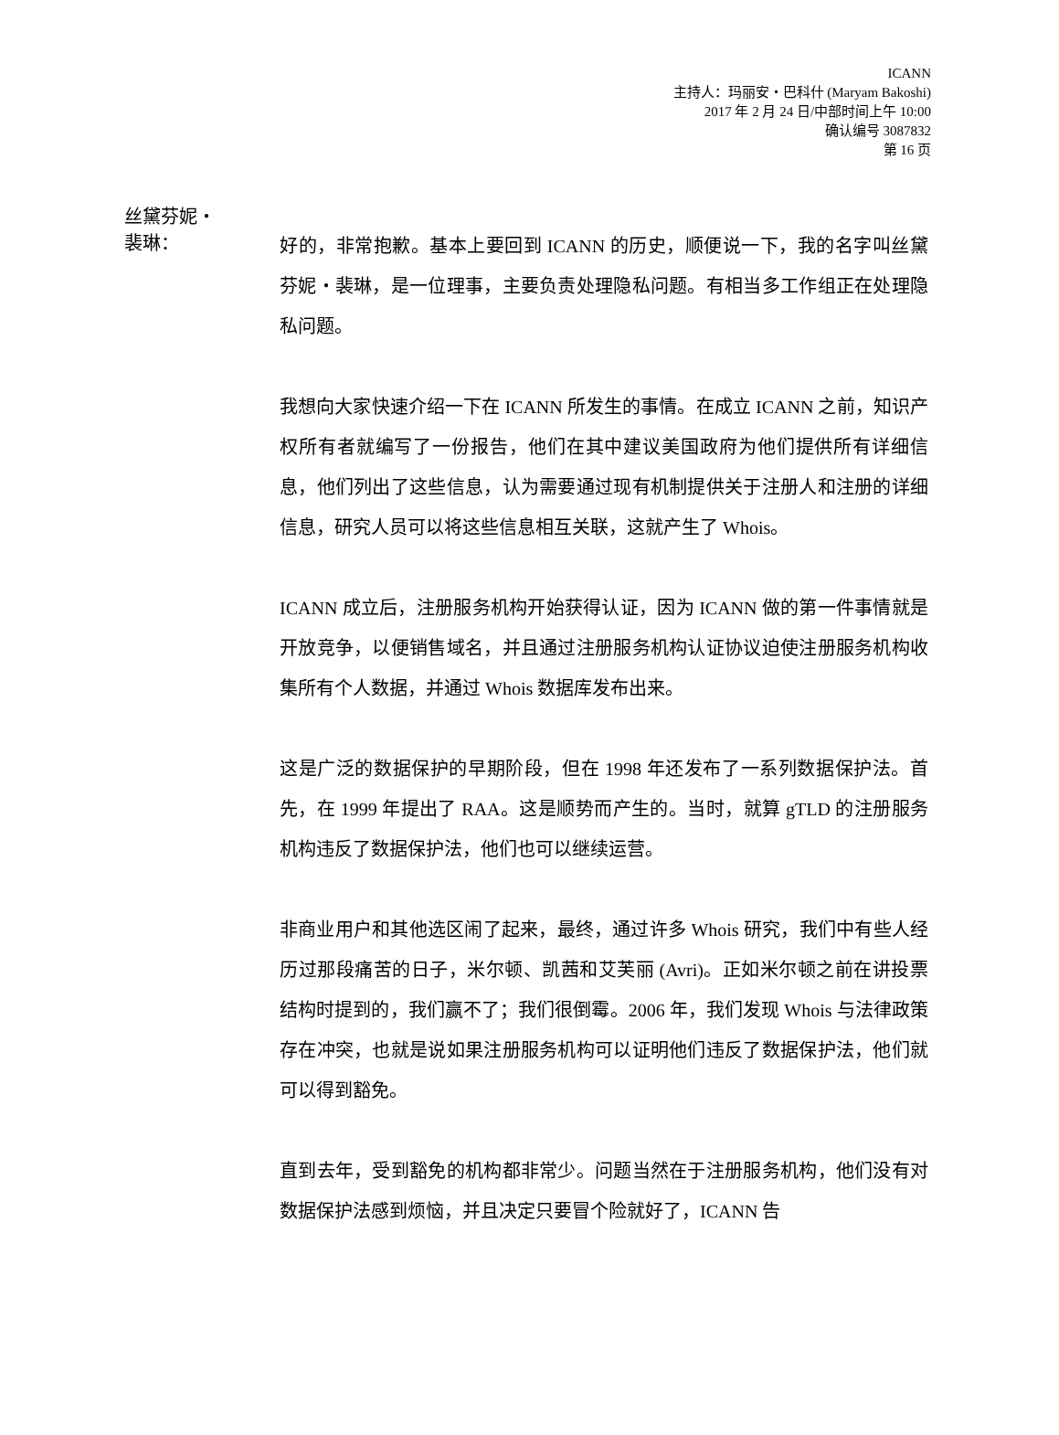ICANN
主持人：玛丽安・巴科什 (Maryam Bakoshi)
2017 年 2 月 24 日/中部时间上午 10:00
确认编号 3087832
第 16 页
丝黛芬妮・
裴琳：
好的，非常抱歉。基本上要回到 ICANN 的历史，顺便说一下，我的名字叫丝黛芬妮・裴琳，是一位理事，主要负责处理隐私问题。有相当多工作组正在处理隐私问题。
我想向大家快速介绍一下在 ICANN 所发生的事情。在成立 ICANN 之前，知识产权所有者就编写了一份报告，他们在其中建议美国政府为他们提供所有详细信息，他们列出了这些信息，认为需要通过现有机制提供关于注册人和注册的详细信息，研究人员可以将这些信息相互关联，这就产生了 Whois。
ICANN 成立后，注册服务机构开始获得认证，因为 ICANN 做的第一件事情就是开放竞争，以便销售域名，并且通过注册服务机构认证协议迫使注册服务机构收集所有个人数据，并通过 Whois 数据库发布出来。
这是广泛的数据保护的早期阶段，但在 1998 年还发布了一系列数据保护法。首先，在 1999 年提出了 RAA。这是顺势而产生的。当时，就算 gTLD 的注册服务机构违反了数据保护法，他们也可以继续运营。
非商业用户和其他选区闹了起来，最终，通过许多 Whois 研究，我们中有些人经历过那段痛苦的日子，米尔顿、凯茜和艾芙丽 (Avri)。正如米尔顿之前在讲投票结构时提到的，我们赢不了；我们很倒霉。2006 年，我们发现 Whois 与法律政策存在冲突，也就是说如果注册服务机构可以证明他们违反了数据保护法，他们就可以得到豁免。
直到去年，受到豁免的机构都非常少。问题当然在于注册服务机构，他们没有对数据保护法感到烦恼，并且决定只要冒个险就好了，ICANN 告